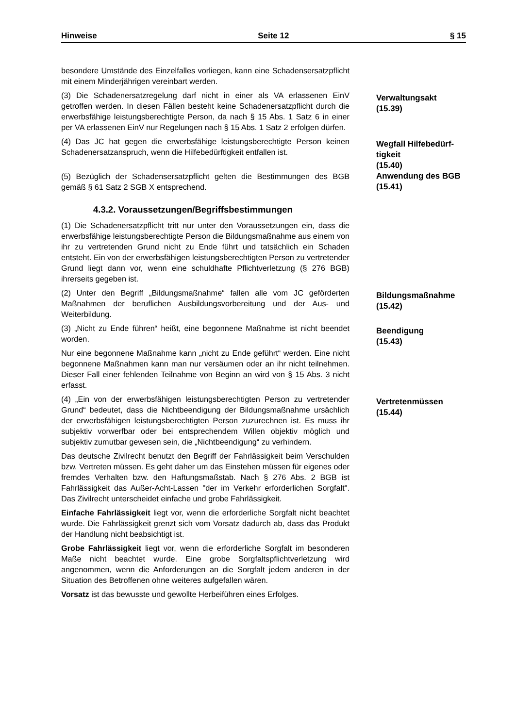Hinweise Seite 12 § 15
besondere Umstände des Einzelfalles vorliegen, kann eine Schadensersatzpflicht mit einem Minderjährigen vereinbart werden.
(3) Die Schadenersatzregelung darf nicht in einer als VA erlassenen EinV getroffen werden. In diesen Fällen besteht keine Schadenersatzpflicht durch die erwerbsfähige leistungsberechtigte Person, da nach § 15 Abs. 1 Satz 6 in einer per VA erlassenen EinV nur Regelungen nach § 15 Abs. 1 Satz 2 erfolgen dürfen.
Verwaltungsakt
(15.39)
(4) Das JC hat gegen die erwerbsfähige leistungsberechtigte Person keinen Schadenersatzanspruch, wenn die Hilfebedürftigkeit entfallen ist.
Wegfall Hilfebedürf-
tigkeit
(15.40)
(5) Bezüglich der Schadensersatzpflicht gelten die Bestimmungen des BGB gemäß § 61 Satz 2 SGB X entsprechend.
Anwendung des BGB
(15.41)
4.3.2. Voraussetzungen/Begriffsbestimmungen
(1) Die Schadenersatzpflicht tritt nur unter den Voraussetzungen ein, dass die erwerbsfähige leistungsberechtigte Person die Bildungsmaßnahme aus einem von ihr zu vertretenden Grund nicht zu Ende führt und tatsächlich ein Schaden entsteht. Ein von der erwerbsfähigen leistungsberechtigten Person zu vertretender Grund liegt dann vor, wenn eine schuldhafte Pflichtverletzung (§ 276 BGB) ihrerseits gegeben ist.
(2) Unter den Begriff „Bildungsmaßnahme“ fallen alle vom JC geförderten Maßnahmen der beruflichen Ausbildungsvorbereitung und der Aus- und Weiterbildung.
Bildungsmaßnahme
(15.42)
(3) „Nicht zu Ende führen“ heißt, eine begonnene Maßnahme ist nicht beendet worden.
Beendigung
(15.43)
Nur eine begonnene Maßnahme kann „nicht zu Ende geführt“ werden. Eine nicht begonnene Maßnahmen kann man nur versäumen oder an ihr nicht teilnehmen. Dieser Fall einer fehlenden Teilnahme von Beginn an wird von § 15 Abs. 3 nicht erfasst.
(4) „Ein von der erwerbsfähigen leistungsberechtigten Person zu vertretender Grund“ bedeutet, dass die Nichtbeendigung der Bildungsmaßnahme ursächlich der erwerbsfähigen leistungsberechtigten Person zuzurechnen ist. Es muss ihr subjektiv vorwerfbar oder bei entsprechendem Willen objektiv möglich und subjektiv zumutbar gewesen sein, die „Nichtbeendigung“ zu verhindern.
Vertretenmüssen
(15.44)
Das deutsche Zivilrecht benutzt den Begriff der Fahrlässigkeit beim Verschulden bzw. Vertreten müssen. Es geht daher um das Einstehen müssen für eigenes oder fremdes Verhalten bzw. den Haftungsmaßstab. Nach § 276 Abs. 2 BGB ist Fahrlässigkeit das Außer-Acht-Lassen "der im Verkehr erforderlichen Sorgfalt". Das Zivilrecht unterscheidet einfache und grobe Fahrlässigkeit.
Einfache Fahrlässigkeit liegt vor, wenn die erforderliche Sorgfalt nicht beachtet wurde. Die Fahrlässigkeit grenzt sich vom Vorsatz dadurch ab, dass das Produkt der Handlung nicht beabsichtigt ist.
Grobe Fahrlässigkeit liegt vor, wenn die erforderliche Sorgfalt im besonderen Maße nicht beachtet wurde. Eine grobe Sorgfaltspflichtverletzung wird angenommen, wenn die Anforderungen an die Sorgfalt jedem anderen in der Situation des Betroffenen ohne weiteres aufgefallen wären.
Vorsatz ist das bewusste und gewollte Herbeiführen eines Erfolges.